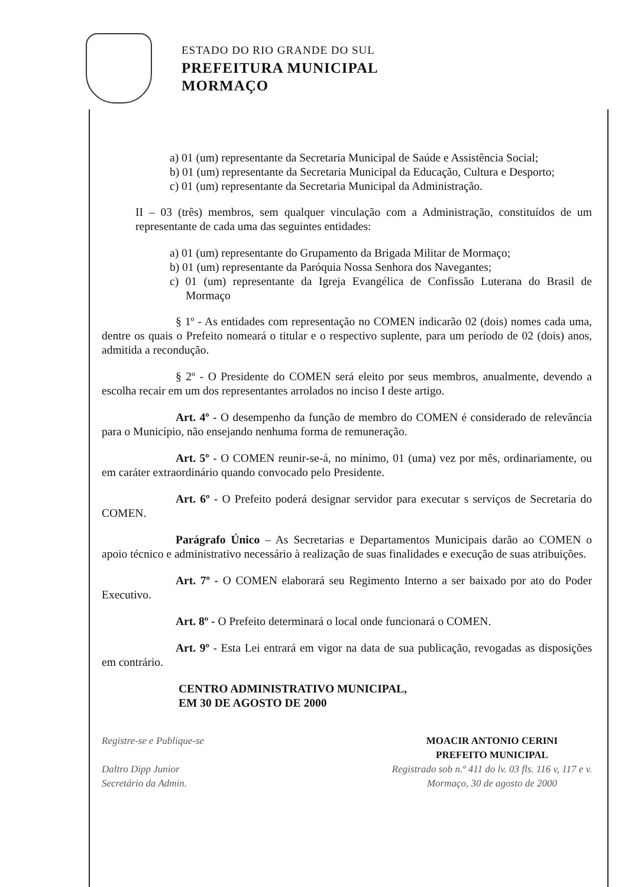ESTADO DO RIO GRANDE DO SUL
PREFEITURA MUNICIPAL
MORMAÇO
a) 01 (um) representante da Secretaria Municipal de Saúde e Assistência Social;
b) 01 (um) representante da Secretaria Municipal da Educação, Cultura e Desporto;
c) 01 (um) representante da Secretaria Municipal da Administração.
II – 03 (três) membros, sem qualquer vinculação com a Administração, constituídos de um representante de cada uma das seguintes entidades:
a) 01 (um) representante do Grupamento da Brigada Militar de Mormaço;
b) 01 (um) representante da Paróquia Nossa Senhora dos Navegantes;
c) 01 (um) representante da Igreja Evangélica de Confissão Luterana do Brasil de Mormaço
§ 1º - As entidades com representação no COMEN indicarão 02 (dois) nomes cada uma, dentre os quais o Prefeito nomeará o titular e o respectivo suplente, para um período de 02 (dois) anos, admitida a recondução.
§ 2º - O Presidente do COMEN será eleito por seus membros, anualmente, devendo a escolha recair em um dos representantes arrolados no inciso I deste artigo.
Art. 4º - O desempenho da função de membro do COMEN é considerado de relevância para o Município, não ensejando nenhuma forma de remuneração.
Art. 5º - O COMEN reunir-se-á, no mínimo, 01 (uma) vez por mês, ordinariamente, ou em caráter extraordinário quando convocado pelo Presidente.
Art. 6º - O Prefeito poderá designar servidor para executar s serviços de Secretaria do COMEN.
Parágrafo Único – As Secretarias e Departamentos Municipais darão ao COMEN o apoio técnico e administrativo necessário à realização de suas finalidades e execução de suas atribuições.
Art. 7º - O COMEN elaborará seu Regimento Interno a ser baixado por ato do Poder Executivo.
Art. 8º - O Prefeito determinará o local onde funcionará o COMEN.
Art. 9º - Esta Lei entrará em vigor na data de sua publicação, revogadas as disposições em contrário.
CENTRO ADMINISTRATIVO MUNICIPAL,
EM 30 DE AGOSTO DE 2000
Registre-se e Publique-se
Daltro Dipp Junior
Secretário da Admin.
MOACIR ANTONIO CERINI
PREFEITO MUNICIPAL
Registrado sob n.º 411 do lv. 03 fls. 116 v, 117 e v.
Mormaço, 30 de agosto de 2000